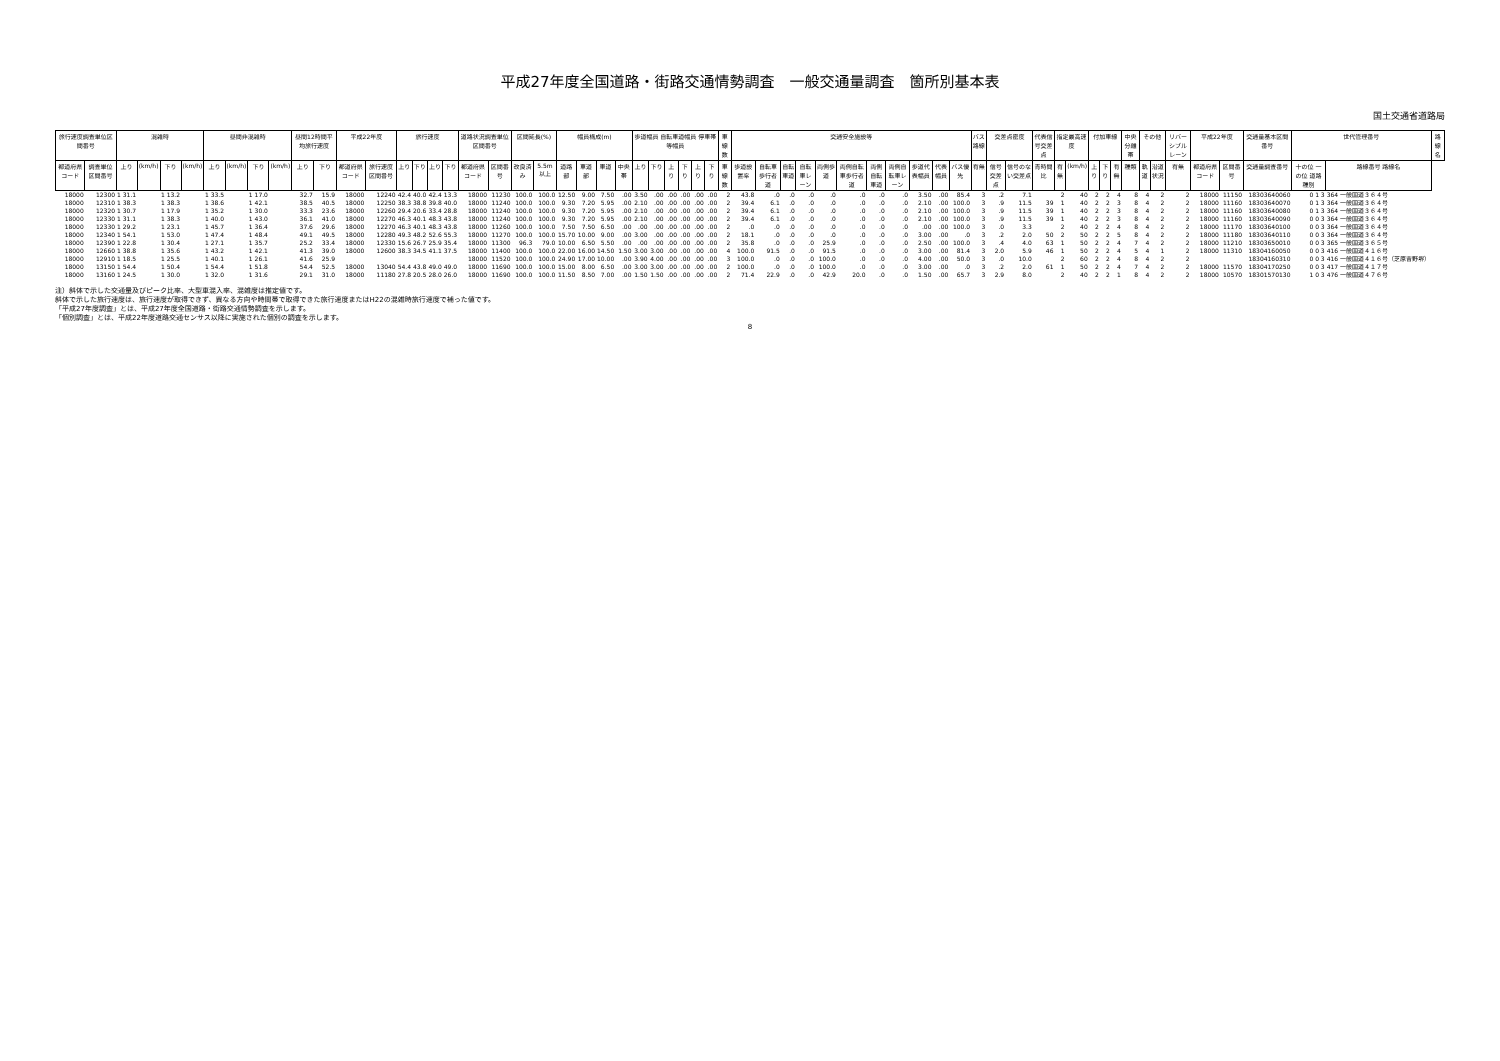平成27年度全国道路・街路交通情勢調査　一般交通量調査　箇所別基本表
国土交通省道路局
| 旅行速度調査単位区間番号 | | 混雑時 | | | | 昼間非混雑時 | | | | 昼間12時間平均旅行速度 | | 平成22年度 | | 旅行速度 | | | | 道路状況調査単位区間番号 | | 区間延長(%) | | 幅員構成(m) | | | | 歩道幅員 自転車道幅員 停車帯等幅員 | | | | | | 車線数 | 交通安全施設等 | | | | | | | | | | | バス路線 | 交差点密度 | | 代表信号交差点 | 指定最高速度 | | 付加車線 | | | 中央分離帯 | その他 | | リバーシブルレーン | 平成22年度 | | 交通量基本区間番号 | 世代管理番号 | | 路線名 |
| --- | --- | --- | --- | --- | --- | --- | --- | --- | --- | --- | --- | --- | --- | --- | --- | --- | --- | --- | --- | --- | --- | --- | --- | --- | --- | --- | --- | --- | --- | --- | --- | --- | --- | --- | --- | --- | --- | --- | --- | --- | --- | --- | --- | --- | --- | --- | --- | --- | --- | --- | --- | --- | --- | --- | --- | --- | --- | --- | --- | --- | --- | --- |
| 都道府県コード | 調査単位区間番号 | 上り | (km/h) | 下り | (km/h) | 上り | (km/h) | 下り | (km/h) | 上り | 下り | 都道府県コード | 旅行速度区間番号 | 上り | 下り | 上り | 下り | 都道府県コード | 区間番号 | 改良済み | 5.5m以上 | 道路部 | 車道部 | 車道 | 中央帯 | 上り | 下り | 上り | 下り | 上り | 下り | 車線数 | 歩道設置率 | 自転車歩行者道 | 自転車道 | 自転車レーン | 両側歩道 | 両側自転車歩行者道 | 両側自転車道 | 両側自転車レーン | 歩道代表幅員 | 代表幅員 | バス優先 | 有無 | 信号交差点 | 信号のない交差点 | 青時間比 | 有無 | (km/h) | 上り | 下り | 有無 | 種類 | 軌道 | 沿道状況 | 有無 | 都道府県コード | 区間番号 | 交通量調査番号 | 十の位 一の位 道路種別 | 路線番号 路線名 | |
| 18000 | 12300 | 1 31.1 | | 1 13.2 | | 1 33.5 | | 1 17.0 | | 32.7 | 15.9 | 18000 | 12240 | 42.4 | 40.0 | 42.4 | 13.3 | 18000 | 11230 | 100.0 | 100.0 | 12.50 | 9.00 | 7.50 | .00 | 3.50 | .00 | .00 | .00 | .00 | .00 | 2 | 43.8 | .0 | .0 | .0 | .0 | .0 | .0 | .0 | 3.50 | .00 | 85.4 | 3 | .2 | 7.1 | | 2 | 40 | 2 | 2 | 4 | 8 | 4 | 2 | 2 | 18000 | 11150 | 18303640060 | 0 1 3 | 364 一般国道３６４号 | |
| 18000 | 12310 | 1 38.3 | | 1 38.3 | | 1 38.6 | | 1 42.1 | | 38.5 | 40.5 | 18000 | 12250 | 38.3 | 38.8 | 39.8 | 40.0 | 18000 | 11240 | 100.0 | 100.0 | 9.30 | 7.20 | 5.95 | .00 | 2.10 | .00 | .00 | .00 | .00 | .00 | 2 | 39.4 | 6.1 | .0 | .0 | .0 | .0 | .0 | .0 | 2.10 | .00 | 100.0 | 3 | .9 | 11.5 | 39 | 1 | 40 | 2 | 2 | 3 | 8 | 4 | 2 | 2 | 18000 | 11160 | 18303640070 | 0 1 3 | 364 一般国道３６４号 | |
| 18000 | 12320 | 1 30.7 | | 1 17.9 | | 1 35.2 | | 1 30.0 | | 33.3 | 23.6 | 18000 | 12260 | 29.4 | 20.6 | 33.4 | 28.8 | 18000 | 11240 | 100.0 | 100.0 | 9.30 | 7.20 | 5.95 | .00 | 2.10 | .00 | .00 | .00 | .00 | .00 | 2 | 39.4 | 6.1 | .0 | .0 | .0 | .0 | .0 | .0 | 2.10 | .00 | 100.0 | 3 | .9 | 11.5 | 39 | 1 | 40 | 2 | 2 | 3 | 8 | 4 | 2 | 2 | 18000 | 11160 | 18303640080 | 0 1 3 | 364 一般国道３６４号 | |
| 18000 | 12330 | 1 31.1 | | 1 38.3 | | 1 40.0 | | 1 43.0 | | 36.1 | 41.0 | 18000 | 12270 | 46.3 | 40.1 | 48.3 | 43.8 | 18000 | 11240 | 100.0 | 100.0 | 9.30 | 7.20 | 5.95 | .00 | 2.10 | .00 | .00 | .00 | .00 | .00 | 2 | 39.4 | 6.1 | .0 | .0 | .0 | .0 | .0 | .0 | 2.10 | .00 | 100.0 | 3 | .9 | 11.5 | 39 | 1 | 40 | 2 | 2 | 3 | 8 | 4 | 2 | 2 | 18000 | 11160 | 18303640090 | 0 0 3 | 364 一般国道３６４号 | |
| 18000 | 12330 | 1 29.2 | | 1 23.1 | | 1 45.7 | | 1 36.4 | | 37.6 | 29.6 | 18000 | 12270 | 46.3 | 40.1 | 48.3 | 43.8 | 18000 | 11260 | 100.0 | 100.0 | 7.50 | 7.50 | 6.50 | .00 | .00 | .00 | .00 | .00 | .00 | .00 | 2 | .0 | .0 | .0 | .0 | .0 | .0 | .0 | .0 | .00 | .00 | 100.0 | 3 | .0 | 3.3 | | 2 | 40 | 2 | 2 | 4 | 8 | 4 | 2 | 2 | 18000 | 11170 | 18303640100 | 0 0 3 | 364 一般国道３６４号 | |
| 18000 | 12340 | 1 54.1 | | 1 53.0 | | 1 47.4 | | 1 48.4 | | 49.1 | 49.5 | 18000 | 12280 | 49.3 | 48.2 | 52.6 | 55.3 | 18000 | 11270 | 100.0 | 100.0 | 15.70 | 10.00 | 9.00 | .00 | 3.00 | .00 | .00 | .00 | .00 | .00 | 2 | 18.1 | .0 | .0 | .0 | .0 | .0 | .0 | .0 | 3.00 | .00 | .0 | 3 | .2 | 2.0 | 50 | 2 | 50 | 2 | 2 | 5 | 8 | 4 | 2 | 2 | 18000 | 11180 | 18303640110 | 0 0 3 | 364 一般国道３６４号 | |
| 18000 | 12390 | 1 22.8 | | 1 30.4 | | 1 27.1 | | 1 35.7 | | 25.2 | 33.4 | 18000 | 12330 | 15.6 | 26.7 | 25.9 | 35.4 | 18000 | 11300 | 96.3 | 79.0 | 10.00 | 6.50 | 5.50 | .00 | .00 | .00 | .00 | .00 | .00 | .00 | 2 | 35.8 | .0 | .0 | .0 | 25.9 | .0 | .0 | .0 | 2.50 | .00 | 100.0 | 3 | .4 | 4.0 | 63 | 1 | 50 | 2 | 2 | 4 | 7 | 4 | 2 | 2 | 18000 | 11210 | 18303650010 | 0 0 3 | 365 一般国道３６５号 | |
| 18000 | 12660 | 1 38.8 | | 1 35.6 | | 1 43.2 | | 1 42.1 | | 41.3 | 39.0 | 18000 | 12600 | 38.3 | 34.5 | 41.1 | 37.5 | 18000 | 11400 | 100.0 | 100.0 | 22.00 | 16.00 | 14.50 | 1.50 | 3.00 | 3.00 | .00 | .00 | .00 | .00 | 4 | 100.0 | 91.5 | .0 | .0 | 91.5 | .0 | .0 | .0 | 3.00 | .00 | 81.4 | 3 | 2.0 | 5.9 | 46 | 1 | 50 | 2 | 2 | 4 | 5 | 4 | 1 | 2 | 18000 | 11310 | 18304160050 | 0 0 3 | 416 一般国道４１６号 | |
| 18000 | 12910 | 1 18.5 | | 1 25.5 | | 1 40.1 | | 1 26.1 | | 41.6 | 25.9 | | | | | | | 18000 | 11520 | 100.0 | 100.0 | 24.90 | 17.00 | 10.00 | .00 | 3.90 | 4.00 | .00 | .00 | .00 | .00 | 3 | 100.0 | .0 | .0 | .0 | 100.0 | .0 | .0 | .0 | 4.00 | .00 | 50.0 | 3 | .0 | 10.0 | | 2 | 60 | 2 | 2 | 4 | 8 | 4 | 2 | 2 | | | 18304160310 | 0 0 3 | 416 一般国道４１６号（芝原吉野堺） | |
| 18000 | 13150 | 1 54.4 | | 1 50.4 | | 1 54.4 | | 1 51.8 | | 54.4 | 52.5 | 18000 | 13040 | 54.4 | 43.8 | 49.0 | 49.0 | 18000 | 11690 | 100.0 | 100.0 | 15.00 | 8.00 | 6.50 | .00 | 3.00 | 3.00 | .00 | .00 | .00 | .00 | 2 | 100.0 | .0 | .0 | .0 | 100.0 | .0 | .0 | .0 | 3.00 | .00 | .0 | 3 | .2 | 2.0 | 61 | 1 | 50 | 2 | 2 | 4 | 7 | 4 | 2 | 2 | 18000 | 11570 | 18304170250 | 0 0 3 | 417 一般国道４１７号 | |
| 18000 | 13160 | 1 24.5 | | 1 30.0 | | 1 32.0 | | 1 31.6 | | 29.1 | 31.0 | 18000 | 11180 | 27.8 | 20.5 | 28.0 | 26.0 | 18000 | 11690 | 100.0 | 100.0 | 11.50 | 8.50 | 7.00 | .00 | 1.50 | 1.50 | .00 | .00 | .00 | .00 | 2 | 71.4 | 22.9 | .0 | .0 | 42.9 | 20.0 | .0 | .0 | 1.50 | .00 | 65.7 | 3 | 2.9 | 8.0 | | 2 | 40 | 2 | 2 | 1 | 8 | 4 | 2 | 2 | 18000 | 10570 | 18301570130 | 1 0 3 | 476 一般国道４７６号 | |
注）斜体で示した交通量及びピーク比率、大型車混入率、混雑度は推定値です。
斜体で示した旅行速度は、旅行速度が取得できず、異なる方向や時間帯で取得できた旅行速度またはH22の混雑時旅行速度で補った値です。
「平成27年度調査」とは、平成27年度全国道路・街路交通情勢調査を示します。
「個別調査」とは、平成22年度道路交通センサス以降に実施された個別の調査を示します。
8